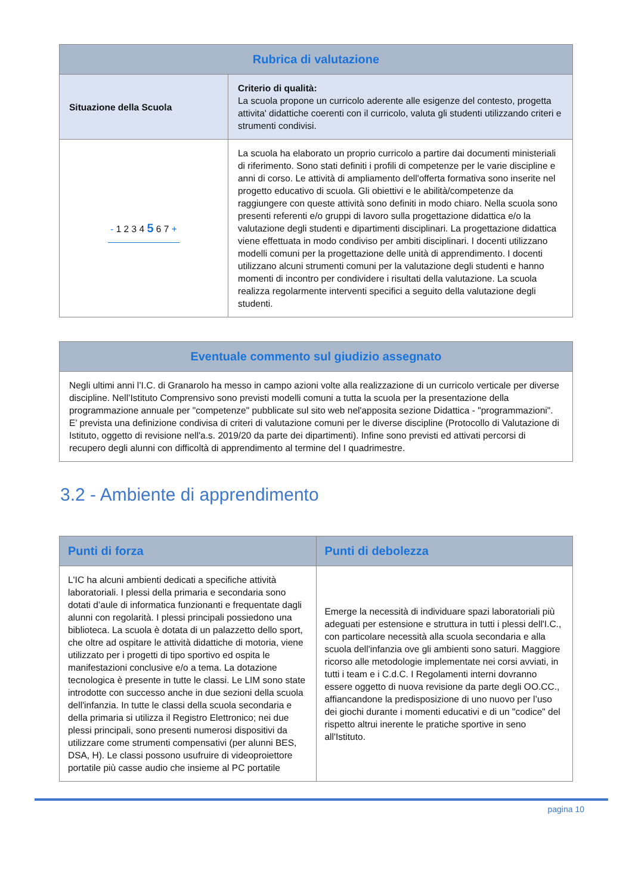| Rubrica di valutazione | |
| --- | --- |
| Situazione della Scuola | Criterio di qualità: La scuola propone un curricolo aderente alle esigenze del contesto, progetta attivita' didattiche coerenti con il curricolo, valuta gli studenti utilizzando criteri e strumenti condivisi. |
| - 1 2 3 4 5 6 7 + | La scuola ha elaborato un proprio curricolo a partire dai documenti ministeriali di riferimento. Sono stati definiti i profili di competenze per le varie discipline e anni di corso. Le attività di ampliamento dell'offerta formativa sono inserite nel progetto educativo di scuola. Gli obiettivi e le abilità/competenze da raggiungere con queste attività sono definiti in modo chiaro. Nella scuola sono presenti referenti e/o gruppi di lavoro sulla progettazione didattica e/o la valutazione degli studenti e dipartimenti disciplinari. La progettazione didattica viene effettuata in modo condiviso per ambiti disciplinari. I docenti utilizzano modelli comuni per la progettazione delle unità di apprendimento. I docenti utilizzano alcuni strumenti comuni per la valutazione degli studenti e hanno momenti di incontro per condividere i risultati della valutazione. La scuola realizza regolarmente interventi specifici a seguito della valutazione degli studenti. |
| Eventuale commento sul giudizio assegnato |
| --- |
| Negli ultimi anni l’I.C. di Granarolo ha messo in campo azioni volte alla realizzazione di un curricolo verticale per diverse discipline. Nell’Istituto Comprensivo sono previsti modelli comuni a tutta la scuola per la presentazione della programmazione annuale per "competenze" pubblicate sul sito web nel'apposita sezione Didattica - "programmazioni". E’ prevista una definizione condivisa di criteri di valutazione comuni per le diverse discipline (Protocollo di Valutazione di Istituto, oggetto di revisione nell'a.s. 2019/20 da parte dei dipartimenti). Infine sono previsti ed attivati percorsi di recupero degli alunni con difficoltà di apprendimento al termine del I quadrimestre. |
3.2 - Ambiente di apprendimento
| Punti di forza | Punti di debolezza |
| --- | --- |
| L'IC ha alcuni ambienti dedicati a specifiche attività laboratoriali. I plessi della primaria e secondaria sono dotati d’aule di informatica funzionanti e frequentate dagli alunni con regolarità. I plessi principali possiedono una biblioteca. La scuola è dotata di un palazzetto dello sport, che oltre ad ospitare le attività didattiche di motoria, viene utilizzato per i progetti di tipo sportivo ed ospita le manifestazioni conclusive e/o a tema. La dotazione tecnologica è presente in tutte le classi. Le LIM sono state introdotte con successo anche in due sezioni della scuola dell'infanzia. In tutte le classi della scuola secondaria e della primaria si utilizza il Registro Elettronico; nei due plessi principali, sono presenti numerosi dispositivi da utilizzare come strumenti compensativi (per alunni BES, DSA, H). Le classi possono usufruire di videoproiettore portatile più casse audio che insieme al PC portatile | Emerge la necessità di individuare spazi laboratoriali più adeguati per estensione e struttura in tutti i plessi dell'I.C., con particolare necessità alla scuola secondaria e alla scuola dell'infanzia ove gli ambienti sono saturi. Maggiore ricorso alle metodologie implementate nei corsi avviati, in tutti i team e i C.d.C. I Regolamenti interni dovranno essere oggetto di nuova revisione da parte degli OO.CC., affiancandone la predisposizione di uno nuovo per l’uso dei giochi durante i momenti educativi e di un "codice" del rispetto altrui inerente le pratiche sportive in seno all'Istituto. |
pagina 10